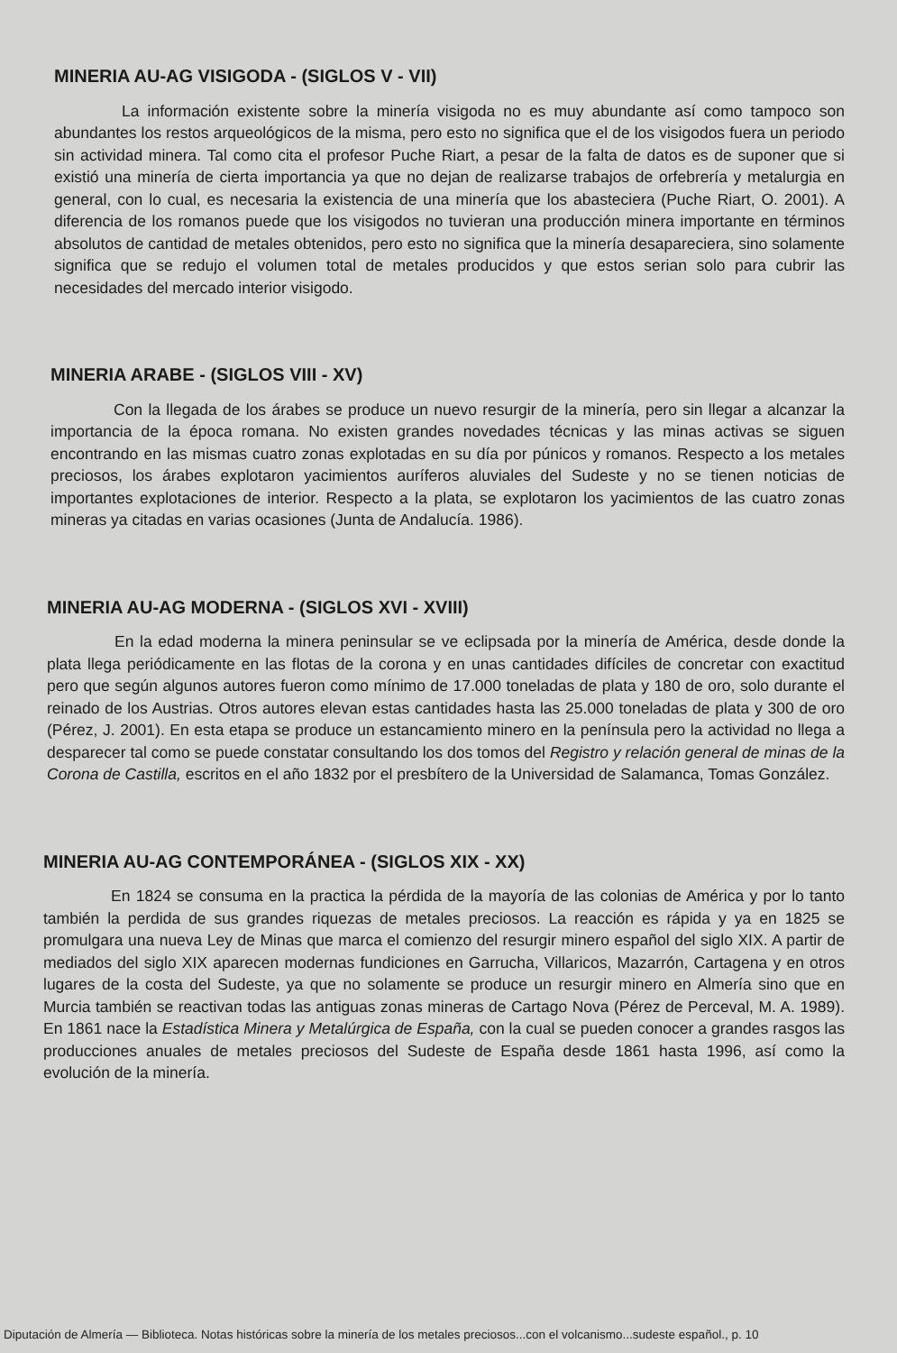MINERIA AU-AG VISIGODA - (SIGLOS V - VII)
La información existente sobre la minería visigoda no es muy abundante así como tampoco son abundantes los restos arqueológicos de la misma, pero esto no significa que el de los visigodos fuera un periodo sin actividad minera. Tal como cita el profesor Puche Riart, a pesar de la falta de datos es de suponer que si existió una minería de cierta importancia ya que no dejan de realizarse trabajos de orfebrería y metalurgia en general, con lo cual, es necesaria la existencia de una minería que los abasteciera (Puche Riart, O. 2001). A diferencia de los romanos puede que los visigodos no tuvieran una producción minera importante en términos absolutos de cantidad de metales obtenidos, pero esto no significa que la minería desapareciera, sino solamente significa que se redujo el volumen total de metales producidos y que estos serian solo para cubrir las necesidades del mercado interior visigodo.
MINERIA ARABE - (SIGLOS VIII - XV)
Con la llegada de los árabes se produce un nuevo resurgir de la minería, pero sin llegar a alcanzar la importancia de la época romana. No existen grandes novedades técnicas y las minas activas se siguen encontrando en las mismas cuatro zonas explotadas en su día por púnicos y romanos. Respecto a los metales preciosos, los árabes explotaron yacimientos auríferos aluviales del Sudeste y no se tienen noticias de importantes explotaciones de interior. Respecto a la plata, se explotaron los yacimientos de las cuatro zonas mineras ya citadas en varias ocasiones (Junta de Andalucía. 1986).
MINERIA AU-AG MODERNA - (SIGLOS XVI - XVIII)
En la edad moderna la minera peninsular se ve eclipsada por la minería de América, desde donde la plata llega periódicamente en las flotas de la corona y en unas cantidades difíciles de concretar con exactitud pero que según algunos autores fueron como mínimo de 17.000 toneladas de plata y 180 de oro, solo durante el reinado de los Austrias. Otros autores elevan estas cantidades hasta las 25.000 toneladas de plata y 300 de oro (Pérez, J. 2001). En esta etapa se produce un estancamiento minero en la península pero la actividad no llega a desparecer tal como se puede constatar consultando los dos tomos del Registro y relación general de minas de la Corona de Castilla, escritos en el año 1832 por el presbítero de la Universidad de Salamanca, Tomas González.
MINERIA AU-AG CONTEMPORÁNEA - (SIGLOS XIX - XX)
En 1824 se consuma en la practica la pérdida de la mayoría de las colonias de América y por lo tanto también la perdida de sus grandes riquezas de metales preciosos. La reacción es rápida y ya en 1825 se promulgara una nueva Ley de Minas que marca el comienzo del resurgir minero español del siglo XIX. A partir de mediados del siglo XIX aparecen modernas fundiciones en Garrucha, Villaricos, Mazarrón, Cartagena y en otros lugares de la costa del Sudeste, ya que no solamente se produce un resurgir minero en Almería sino que en Murcia también se reactivan todas las antiguas zonas mineras de Cartago Nova (Pérez de Perceval, M. A. 1989). En 1861 nace la Estadística Minera y Metalúrgica de España, con la cual se pueden conocer a grandes rasgos las producciones anuales de metales preciosos del Sudeste de España desde 1861 hasta 1996, así como la evolución de la minería.
Diputación de Almería — Biblioteca. Notas históricas sobre la minería de los metales preciosos...con el volcanismo...sudeste español., p. 10